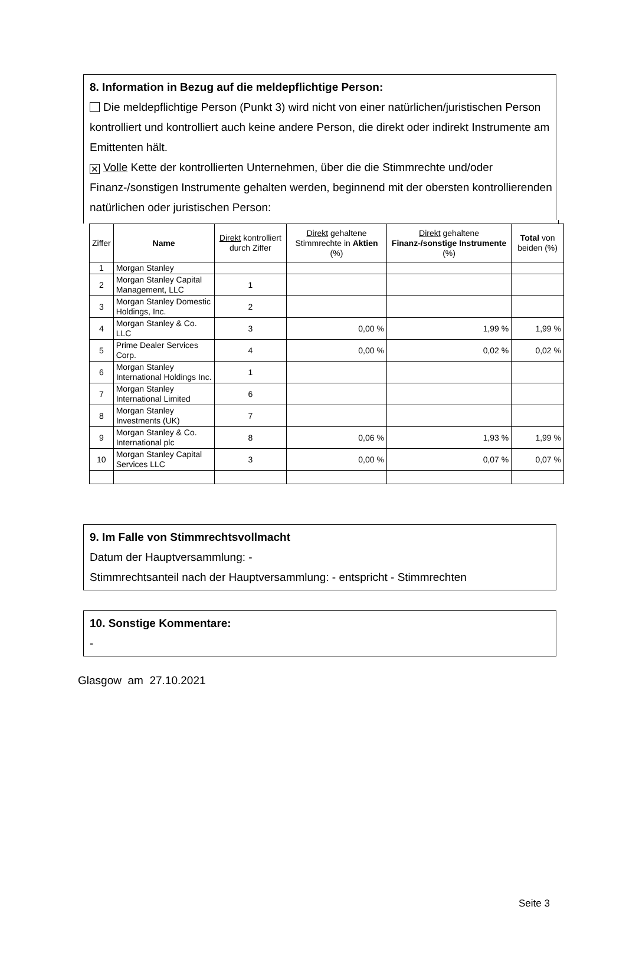8. Information in Bezug auf die meldepflichtige Person:
Die meldepflichtige Person (Punkt 3) wird nicht von einer natürlichen/juristischen Person kontrolliert und kontrolliert auch keine andere Person, die direkt oder indirekt Instrumente am Emittenten hält.
✕ Volle Kette der kontrollierten Unternehmen, über die die Stimmrechte und/oder Finanz-/sonstigen Instrumente gehalten werden, beginnend mit der obersten kontrollierenden natürlichen oder juristischen Person:
| Ziffer | Name | Direkt kontrolliert durch Ziffer | Direkt gehaltene Stimmrechte in Aktien (%) | Direkt gehaltene Finanz-/sonstige Instrumente (%) | Total von beiden (%) |
| --- | --- | --- | --- | --- | --- |
| 1 | Morgan Stanley | | | | |
| 2 | Morgan Stanley Capital Management, LLC | 1 | | | |
| 3 | Morgan Stanley Domestic Holdings, Inc. | 2 | | | |
| 4 | Morgan Stanley & Co. LLC | 3 | 0,00 % | 1,99 % | 1,99 % |
| 5 | Prime Dealer Services Corp. | 4 | 0,00 % | 0,02 % | 0,02 % |
| 6 | Morgan Stanley International Holdings Inc. | 1 | | | |
| 7 | Morgan Stanley International Limited | 6 | | | |
| 8 | Morgan Stanley Investments (UK) | 7 | | | |
| 9 | Morgan Stanley & Co. International plc | 8 | 0,06 % | 1,93 % | 1,99 % |
| 10 | Morgan Stanley Capital Services LLC | 3 | 0,00 % | 0,07 % | 0,07 % |
9. Im Falle von Stimmrechtsvollmacht
Datum der Hauptversammlung: -
Stimmrechtsanteil nach der Hauptversammlung: - entspricht - Stimmrechten
10. Sonstige Kommentare:
-
Glasgow am 27.10.2021
Seite 3